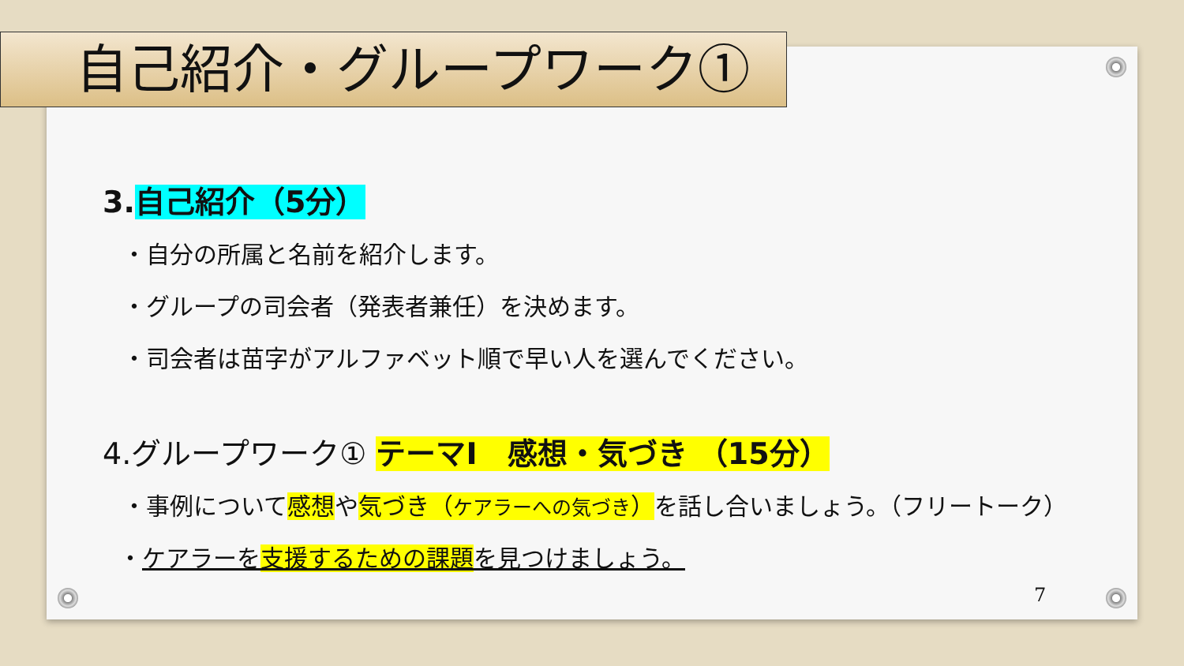自己紹介・グループワーク①
3.自己紹介（5分）
・自分の所属と名前を紹介します。
・グループの司会者（発表者兼任）を決めます。
・司会者は苗字がアルファベット順で早い人を選んでください。
4.グループワーク① テーマⅠ　感想・気づき （15分）
・事例について感想や気づき（ケアラーへの気づき）を話し合いましょう。（フリートーク）
・ケアラーを支援するための課題を見つけましょう。
7